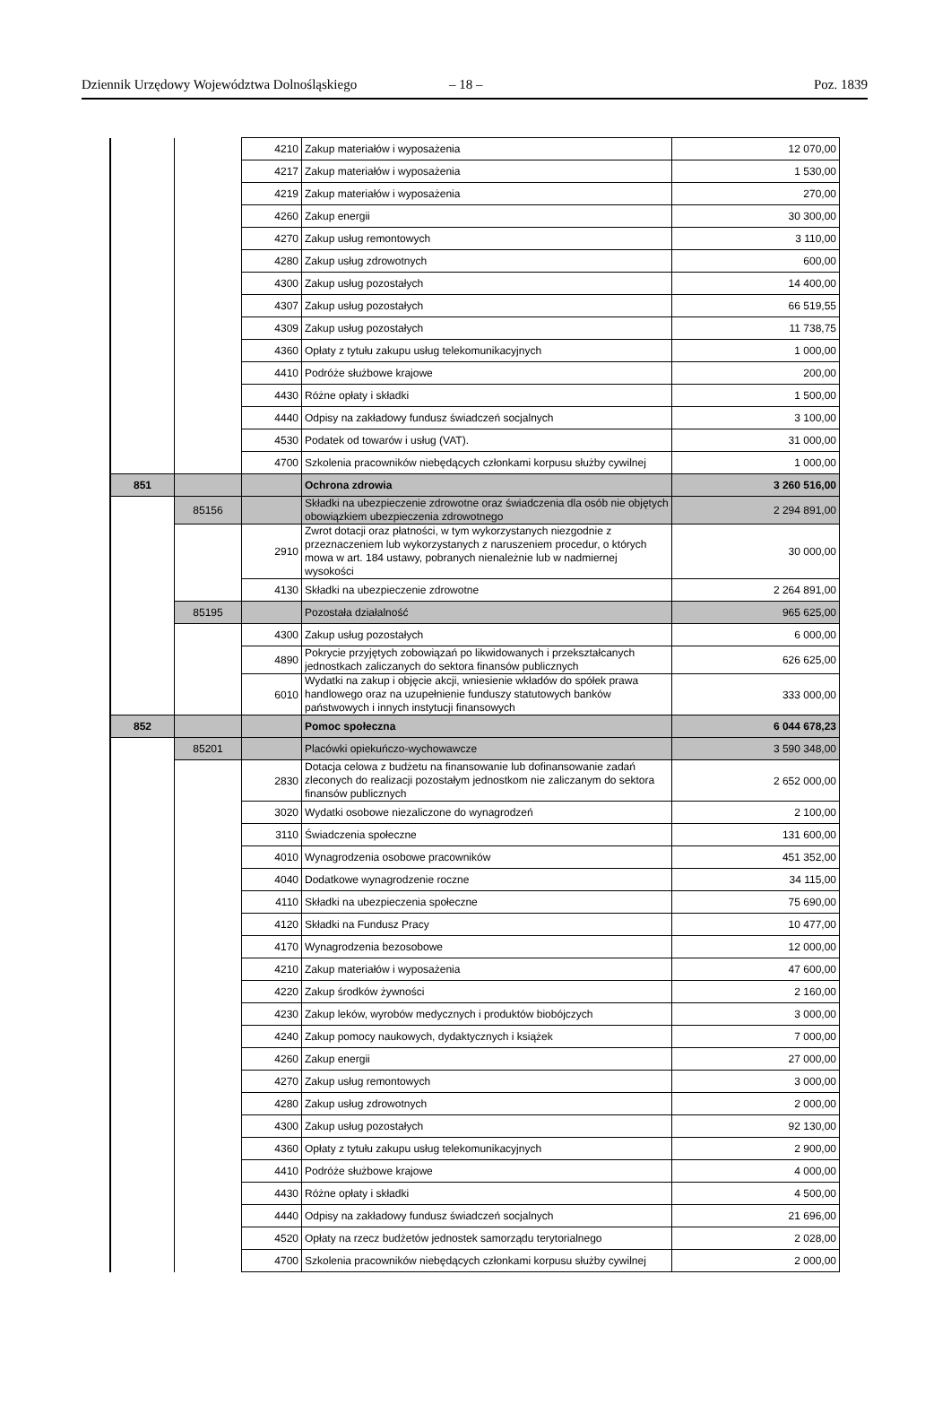Dziennik Urzędowy Województwa Dolnośląskiego – 18 – Poz. 1839
| | | 4210 | Zakup materiałów i wyposażenia | 12 070,00 |
| | | 4217 | Zakup materiałów i wyposażenia | 1 530,00 |
| | | 4219 | Zakup materiałów i wyposażenia | 270,00 |
| | | 4260 | Zakup energii | 30 300,00 |
| | | 4270 | Zakup usług remontowych | 3 110,00 |
| | | 4280 | Zakup usług zdrowotnych | 600,00 |
| | | 4300 | Zakup usług pozostałych | 14 400,00 |
| | | 4307 | Zakup usług pozostałych | 66 519,55 |
| | | 4309 | Zakup usług pozostałych | 11 738,75 |
| | | 4360 | Opłaty z tytułu zakupu usług telekomunikacyjnych | 1 000,00 |
| | | 4410 | Podróże służbowe krajowe | 200,00 |
| | | 4430 | Różne opłaty i składki | 1 500,00 |
| | | 4440 | Odpisy na zakładowy fundusz świadczeń socjalnych | 3 100,00 |
| | | 4530 | Podatek od towarów i usług (VAT). | 31 000,00 |
| | | 4700 | Szkolenia pracowników niebędących członkami korpusu służby cywilnej | 1 000,00 |
| 851 | | | Ochrona zdrowia | 3 260 516,00 |
| | 85156 | | Składki na ubezpieczenie zdrowotne oraz świadczenia dla osób nie objętych obowiązkiem ubezpieczenia zdrowotnego | 2 294 891,00 |
| | | 2910 | Zwrot dotacji oraz płatności, w tym wykorzystanych niezgodnie z przeznaczeniem lub wykorzystanych z naruszeniem procedur, o których mowa w art. 184 ustawy, pobranych nienależnie lub w nadmiernej wysokości | 30 000,00 |
| | | 4130 | Składki na ubezpieczenie zdrowotne | 2 264 891,00 |
| | 85195 | | Pozostała działalność | 965 625,00 |
| | | 4300 | Zakup usług pozostałych | 6 000,00 |
| | | 4890 | Pokrycie przyjętych zobowiązań po likwidowanych i przekształcanych jednostkach zaliczanych do sektora finansów publicznych | 626 625,00 |
| | | 6010 | Wydatki na zakup i objęcie akcji, wniesienie wkładów do spółek prawa handlowego oraz na uzupełnienie funduszy statutowych banków państwowych i innych instytucji finansowych | 333 000,00 |
| 852 | | | Pomoc społeczna | 6 044 678,23 |
| | 85201 | | Placówki opiekuńczo-wychowawcze | 3 590 348,00 |
| | | 2830 | Dotacja celowa z budżetu na finansowanie lub dofinansowanie zadań zleconych do realizacji pozostałym jednostkom nie zaliczanym do sektora finansów publicznych | 2 652 000,00 |
| | | 3020 | Wydatki osobowe niezaliczone do wynagrodzeń | 2 100,00 |
| | | 3110 | Świadczenia społeczne | 131 600,00 |
| | | 4010 | Wynagrodzenia osobowe pracowników | 451 352,00 |
| | | 4040 | Dodatkowe wynagrodzenie roczne | 34 115,00 |
| | | 4110 | Składki na ubezpieczenia społeczne | 75 690,00 |
| | | 4120 | Składki na Fundusz Pracy | 10 477,00 |
| | | 4170 | Wynagrodzenia bezosobowe | 12 000,00 |
| | | 4210 | Zakup materiałów i wyposażenia | 47 600,00 |
| | | 4220 | Zakup środków żywności | 2 160,00 |
| | | 4230 | Zakup leków, wyrobów medycznych i produktów biobójczych | 3 000,00 |
| | | 4240 | Zakup pomocy naukowych, dydaktycznych i książek | 7 000,00 |
| | | 4260 | Zakup energii | 27 000,00 |
| | | 4270 | Zakup usług remontowych | 3 000,00 |
| | | 4280 | Zakup usług zdrowotnych | 2 000,00 |
| | | 4300 | Zakup usług pozostałych | 92 130,00 |
| | | 4360 | Opłaty z tytułu zakupu usług telekomunikacyjnych | 2 900,00 |
| | | 4410 | Podróże służbowe krajowe | 4 000,00 |
| | | 4430 | Różne opłaty i składki | 4 500,00 |
| | | 4440 | Odpisy na zakładowy fundusz świadczeń socjalnych | 21 696,00 |
| | | 4520 | Opłaty na rzecz budżetów jednostek samorządu terytorialnego | 2 028,00 |
| | | 4700 | Szkolenia pracowników niebędących członkami korpusu służby cywilnej | 2 000,00 |